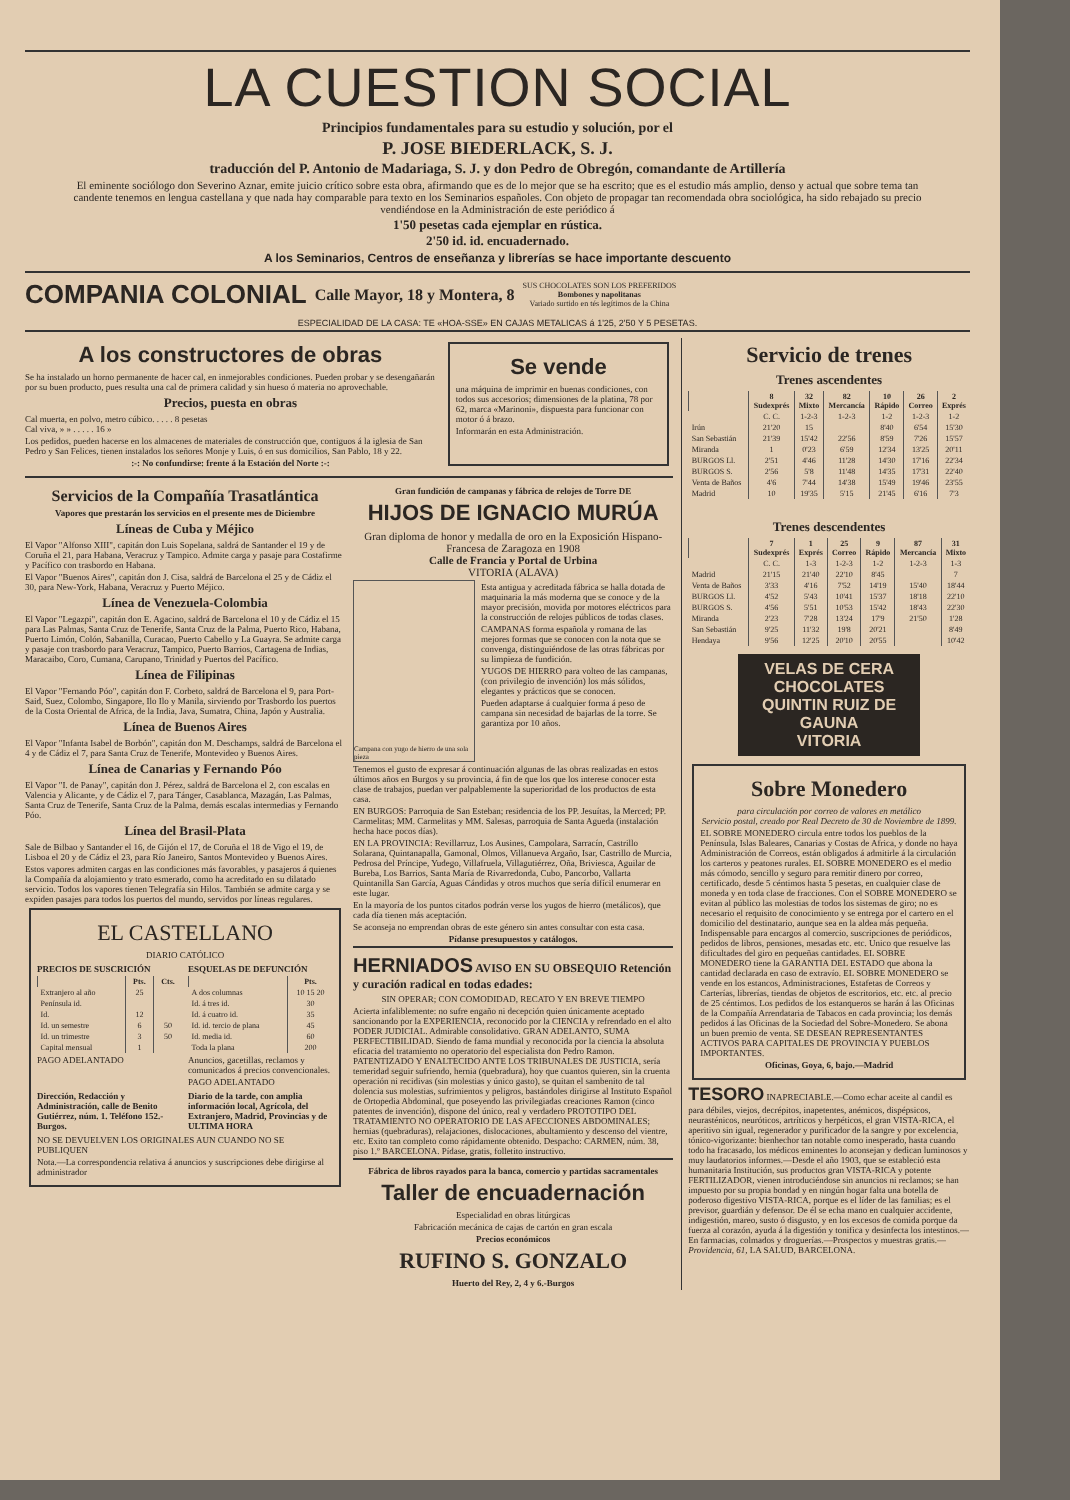LA CUESTION SOCIAL
Principios fundamentales para su estudio y solución, por el
P. JOSE BIEDERLACK, S. J.
traducción del P. Antonio de Madariaga, S. J. y don Pedro de Obregón, comandante de Artillería
El eminente sociólogo don Severino Aznar, emite juicio crítico sobre esta obra, afirmando que es de lo mejor que se ha escrito; que es el estudio más amplio, denso y actual que sobre tema tan candente tenemos en lengua castellana y que nada hay comparable para texto en los Seminarios españoles. Con objeto de propagar tan recomendada obra sociológica, ha sido rebajado su precio vendiéndose en la Administración de este periódico á
1'50 pesetas cada ejemplar en rústica.
2'50 id. id. encuadernado.
A los Seminarios, Centros de enseñanza y librerías se hace importante descuento
COMPANIA COLONIAL
Calle Mayor, 18 y Montera, 8
SUS CHOCOLATES SON LOS PREFERIDOS
Bombones y napolitanas
Variado surtido en tés legítimos de la China
ESPECIALIDAD DE LA CASA: TE «HOA-SSE» EN CAJAS METALICAS á 1'25, 2'50 Y 5 PESETAS.
A los constructores de obras
Se ha instalado un horno permanente de hacer cal, en inmejorables condiciones. Pueden probar y se desengañarán por su buen producto, pues resulta una cal de primera calidad y sin hueso ó materia no aprovechable.
Precios, puesta en obras
Cal muerta, en polvo, metro cúbico. . . . . 8 pesetas
Cal viva, » » . . . . . 16 »
Los pedidos, pueden hacerse en los almacenes de materiales de construcción que, contiguos á la iglesia de San Pedro y San Felices, tienen instalados los señores Monje y Luis, ó en sus domicilios, San Pablo, 18 y 22.
:-: No confundirse: frente á la Estación del Norte :-:
Se vende
una máquina de imprimir en buenas condiciones, con todos sus accesorios; dimensiones de la platina, 78 por 62, marca «Marinoni», dispuesta para funcionar con motor ó á brazo.
Informarán en esta Administración.
Servicios de la Compañía Trasatlántica
Vapores que prestarán los servicios en el presente mes de Diciembre
Líneas de Cuba y Méjico
El Vapor "Alfonso XIII", capitán don Luis Sopelana, saldrá de Santander el 19 y de Coruña el 21, para Habana, Veracruz y Tampico. Admite carga y pasaje para Costafirme y Pacífico con trasbordo en Habana.
El Vapor "Buenos Aires", capitán don J. Cisa, saldrá de Barcelona el 25 y de Cádiz el 30, para New-York, Habana, Veracruz y Puerto Méjico.
Línea de Venezuela-Colombia
El Vapor "Legazpi", capitán don E. Agacino, saldrá de Barcelona el 10 y de Cádiz el 15 para Las Palmas, Santa Cruz de Tenerife, Santa Cruz de la Palma, Puerto Rico, Habana, Puerto Limón, Colón, Sabanilla, Curacao, Puerto Cabello y La Guayra. Se admite carga y pasaje con trasbordo para Veracruz, Tampico, Puerto Barrios, Cartagena de Indias, Maracaibo, Coro, Cumana, Carupano, Trinidad y Puertos del Pacífico.
Línea de Filipinas
El Vapor "Fernando Póo", capitán don F. Corbeto, saldrá de Barcelona el 9, para Port-Said, Suez, Colombo, Singapore, Ilo Ilo y Manila, sirviendo por Trasbordo los puertos de la Costa Oriental de Africa, de la India, Java, Sumatra, China, Japón y Australia.
Línea de Buenos Aires
El Vapor "Infanta Isabel de Borbón", capitán don M. Deschamps, saldrá de Barcelona el 4 y de Cádiz el 7, para Santa Cruz de Tenerife, Montevideo y Buenos Aires.
Línea de Canarias y Fernando Póo
El Vapor "I. de Panay", capitán don J. Pérez, saldrá de Barcelona el 2, con escalas en Valencia y Alicante, y de Cádiz el 7, para Tánger, Casablanca, Mazagán, Las Palmas, Santa Cruz de Tenerife, Santa Cruz de la Palma, demás escalas intermedias y Fernando Póo.
Línea del Brasil-Plata
Sale de Bilbao y Santander el 16, de Gijón el 17, de Coruña el 18 de Vigo el 19, de Lisboa el 20 y de Cádiz el 23, para Río Janeiro, Santos Montevideo y Buenos Aires.
Estos vapores admiten cargas en las condiciones más favorables, y pasajeros á quienes la Compañía da alojamiento y trato esmerado, como ha acreditado en su dilatado servicio. Todos los vapores tienen Telegrafía sin Hilos. También se admite carga y se expiden pasajes para todos los puertos del mundo, servidos por líneas regulares.
EL CASTELLANO
DIARIO CATÓLICO
PRECIOS DE SUSCRICIÓN
| | Pts. | Cts. |
| --- | --- | --- |
| Extranjero al año | 25 | |
| Península id. | | |
| Id. | 12 | |
| Id. un semestre | 6 | 50 |
| Id. un trimestre | 3 | 50 |
| Capital mensual | 1 | |
PAGO ADELANTADO
ESQUELAS DE DEFUNCIÓN
| | Pts. |
| --- | --- |
| A dos columnas | 10 15 20 |
| Id. á tres id. | 30 |
| Id. á cuatro id. | 35 |
| Id. id. tercio de plana | 45 |
| Id. media id. | 60 |
| Toda la plana | 200 |
Anuncios, gacetillas, reclamos y comunicados á precios convencionales.
PAGO ADELANTADO
Dirección, Redacción y Administración, calle de Benito Gutiérrez, núm. 1. Teléfono 152.-Burgos.
Diario de la tarde, con amplia información local, Agrícola, del Extranjero, Madrid, Provincias y de ULTIMA HORA
NO SE DEVUELVEN LOS ORIGINALES AUN CUANDO NO SE PUBLIQUEN
Nota.—La correspondencia relativa á anuncios y suscripciones debe dirigirse al administrador
Gran fundición de campanas y fábrica de relojes de Torre DE
HIJOS DE IGNACIO MURÚA
Gran diploma de honor y medalla de oro en la Exposición Hispano-Francesa de Zaragoza en 1908
Calle de Francia y Portal de Urbina
VITORIA (ALAVA)
Campana con yugo de hierro de una sola pieza
Esta antigua y acreditada fábrica se halla dotada de maquinaria la más moderna que se conoce y de la mayor precisión, movida por motores eléctricos para la construcción de relojes públicos de todas clases.
CAMPANAS forma española y romana de las mejores formas que se conocen con la nota que se convenga, distinguiéndose de las otras fábricas por su limpieza de fundición.
YUGOS DE HIERRO para volteo de las campanas, (con privilegio de invención) los más sólidos, elegantes y prácticos que se conocen.
Pueden adaptarse á cualquier forma á peso de campana sin necesidad de bajarlas de la torre. Se garantiza por 10 años.
Tenemos el gusto de expresar á continuación algunas de las obras realizadas en estos últimos años en Burgos y su provincia, á fin de que los que los interese conocer esta clase de trabajos, puedan ver palpablemente la superioridad de los productos de esta casa.
EN BURGOS: Parroquia de San Esteban; residencia de los PP. Jesuítas, la Merced; PP. Carmelitas; MM. Carmelitas y MM. Salesas, parroquia de Santa Agueda (instalación hecha hace pocos días).
EN LA PROVINCIA: Revillarruz, Los Ausines, Campolara, Sarracín, Castrillo Solarana, Quintanapalla, Gamonal, Olmos, Villanueva Argaño, Isar, Castrillo de Murcia, Pedrosa del Príncipe, Yudego, Villafruela, Villagutiérrez, Oña, Briviesca, Aguilar de Bureba, Los Barrios, Santa María de Rivarredonda, Cubo, Pancorbo, Vallarta Quintanilla San García, Aguas Cándidas y otros muchos que sería difícil enumerar en este lugar.
En la mayoría de los puntos citados podrán verse los yugos de hierro (metálicos), que cada día tienen más aceptación.
Se aconseja no emprendan obras de este género sin antes consultar con esta casa.
Pídanse presupuestos y catálogos.
HERNIADOS AVISO EN SU OBSEQUIO Retención y curación radical en todas edades:
SIN OPERAR; CON COMODIDAD, RECATO Y EN BREVE TIEMPO
Acierta infaliblemente: no sufre engaño ni decepción quien únicamente aceptado sancionando por la EXPERIENCIA, reconocido por la CIENCIA y refrendado en el alto PODER JUDICIAL. Admirable consolidativo. GRAN ADELANTO, SUMA PERFECTIBILIDAD. Siendo de fama mundial y reconocida por la ciencia la absoluta eficacia del tratamiento no operatorio del especialista don Pedro Ramon. PATENTIZADO Y ENALTECIDO ANTE LOS TRIBUNALES DE JUSTICIA, sería temeridad seguir sufriendo, hernia (quebradura), hoy que cuantos quieren, sin la cruenta operación ni recidivas (sin molestias y único gasto), se quitan el sambenito de tal dolencia sus molestias, sufrimientos y peligros, bastándoles dirigirse al Instituto Español de Ortopedia Abdominal, que poseyendo las privilegiadas creaciones Ramon (cinco patentes de invención), dispone del único, real y verdadero PROTOTIPO DEL TRATAMIENTO NO OPERATORIO DE LAS AFECCIONES ABDOMINALES; hernias (quebraduras), relajaciones, dislocaciones, abultamiento y descenso del vientre, etc. Exito tan completo como rápidamente obtenido. Despacho: CARMEN, núm. 38, piso 1.º BARCELONA. Pídase, gratis, folletito instructivo.
Fábrica de libros rayados para la banca, comercio y partidas sacramentales
Taller de encuadernación
Especialidad en obras litúrgicas
Fabricación mecánica de cajas de cartón en gran escala
Precios económicos
RUFINO S. GONZALO
Huerto del Rey, 2, 4 y 6.-Burgos
Servicio de trenes
Trenes ascendentes
| | 8 Sudexprés | 32 Mixto | 82 Mercancía | 10 Rápido | 26 Correo | 2 Exprés |
| --- | --- | --- | --- | --- | --- | --- |
| | C. C. | 1-2-3 | 1-2-3 | 1-2 | 1-2-3 | 1-2 |
| Irún | 21'20 | 15 | | 8'40 | 6'54 | 15'30 |
| San Sebastián | 21'39 | 15'42 | 22'56 | 8'59 | 7'26 | 15'57 |
| Miranda | 1 | 0'23 | 6'59 | 12'34 | 13'25 | 20'11 |
| BURGOS Ll. | 2'51 | 4'46 | 11'28 | 14'30 | 17'16 | 22'34 |
| BURGOS S. | 2'56 | 5'8 | 11'48 | 14'35 | 17'31 | 22'40 |
| Venta de Baños | 4'6 | 7'44 | 14'38 | 15'49 | 19'46 | 23'55 |
| Madrid | 10 | 19'35 | 5'15 | 21'45 | 6'16 | 7'3 |
Trenes descendentes
| | 7 Sudexprés | 1 Exprés | 25 Correo | 9 Rápido | 87 Mercancía | 31 Mixto |
| --- | --- | --- | --- | --- | --- | --- |
| | C. C. | 1-3 | 1-2-3 | 1-2 | 1-2-3 | 1-3 |
| Madrid | 21'15 | 21'40 | 22'10 | 8'45 | | 7 |
| Venta de Baños | 3'33 | 4'16 | 7'52 | 14'19 | 15'40 | 18'44 |
| BURGOS Ll. | 4'52 | 5'43 | 10'41 | 15'37 | 18'18 | 22'10 |
| BURGOS S. | 4'56 | 5'51 | 10'53 | 15'42 | 18'43 | 22'30 |
| Miranda | 2'23 | 7'28 | 13'24 | 17'9 | 21'50 | 1'28 |
| San Sebastián | 9'25 | 11'32 | 19'8 | 20'21 | | 8'49 |
| Hendaya | 9'56 | 12'25 | 20'10 | 20'55 | | 10'42 |
VELAS DE CERA
CHOCOLATES
QUINTIN RUIZ DE GAUNA
VITORIA
Sobre Monedero
para circulación por correo de valores en metálico
Servicio postal, creado por Real Decreto de 30 de Noviembre de 1899.
EL SOBRE MONEDERO circula entre todos los pueblos de la Península, Islas Baleares, Canarias y Costas de Africa, y donde no haya Administración de Correos, están obligados á admitirle á la circulación los carteros y peatones rurales. EL SOBRE MONEDERO es el medio más cómodo, sencillo y seguro para remitir dinero por correo, certificado, desde 5 céntimos hasta 5 pesetas, en cualquier clase de moneda y en toda clase de fracciones. Con el SOBRE MONEDERO se evitan al público las molestias de todos los sistemas de giro; no es necesario el requisito de conocimiento y se entrega por el cartero en el domicilio del destinatario, aunque sea en la aldea más pequeña. Indispensable para encargos al comercio, suscripciones de periódicos, pedidos de libros, pensiones, mesadas etc. etc. Unico que resuelve las dificultades del giro en pequeñas cantidades. EL SOBRE MONEDERO tiene la GARANTIA DEL ESTADO que abona la cantidad declarada en caso de extravío. EL SOBRE MONEDERO se vende en los estancos, Administraciones, Estafetas de Correos y Carterías, librerías, tiendas de objetos de escritorios, etc. etc. al precio de 25 céntimos. Los pedidos de los estanqueros se harán á las Oficinas de la Compañía Arrendataria de Tabacos en cada provincia; los demás pedidos á las Oficinas de la Sociedad del Sobre-Monedero. Se abona un buen premio de venta. SE DESEAN REPRESENTANTES ACTIVOS PARA CAPITALES DE PROVINCIA Y PUEBLOS IMPORTANTES.
Oficinas, Goya, 6, bajo.—Madrid
TESORO INAPRECIABLE.—Como echar aceite al candil es para débiles, viejos, decrépitos, inapetentes, anémicos, dispépsicos, neurasténicos, neuróticos, artríticos y herpéticos, el gran VISTA-RICA, el aperitivo sin igual, regenerador y purificador de la sangre y por excelencia, tónico-vigorizante: bienhechor tan notable como inesperado, hasta cuando todo ha fracasado, los médicos eminentes lo aconsejan y dedican luminosos y muy laudatorios informes.—Desde el año 1903, que se estableció esta humanitaria Institución, sus productos gran VISTA-RICA y potente FERTILIZADOR, vienen introduciéndose sin anuncios ni reclamos; se han impuesto por su propia bondad y en ningún hogar falta una botella de poderoso digestivo VISTA-RICA, porque es el líder de las familias; es el previsor, guardián y defensor. De él se echa mano en cualquier accidente, indigestión, mareo, susto ó disgusto, y en los excesos de comida porque da fuerza al corazón, ayuda á la digestión y tonifica y desinfecta los intestinos.—En farmacias, colmados y droguerías.—Prospectos y muestras gratis.—Providencia, 61, LA SALUD, BARCELONA.